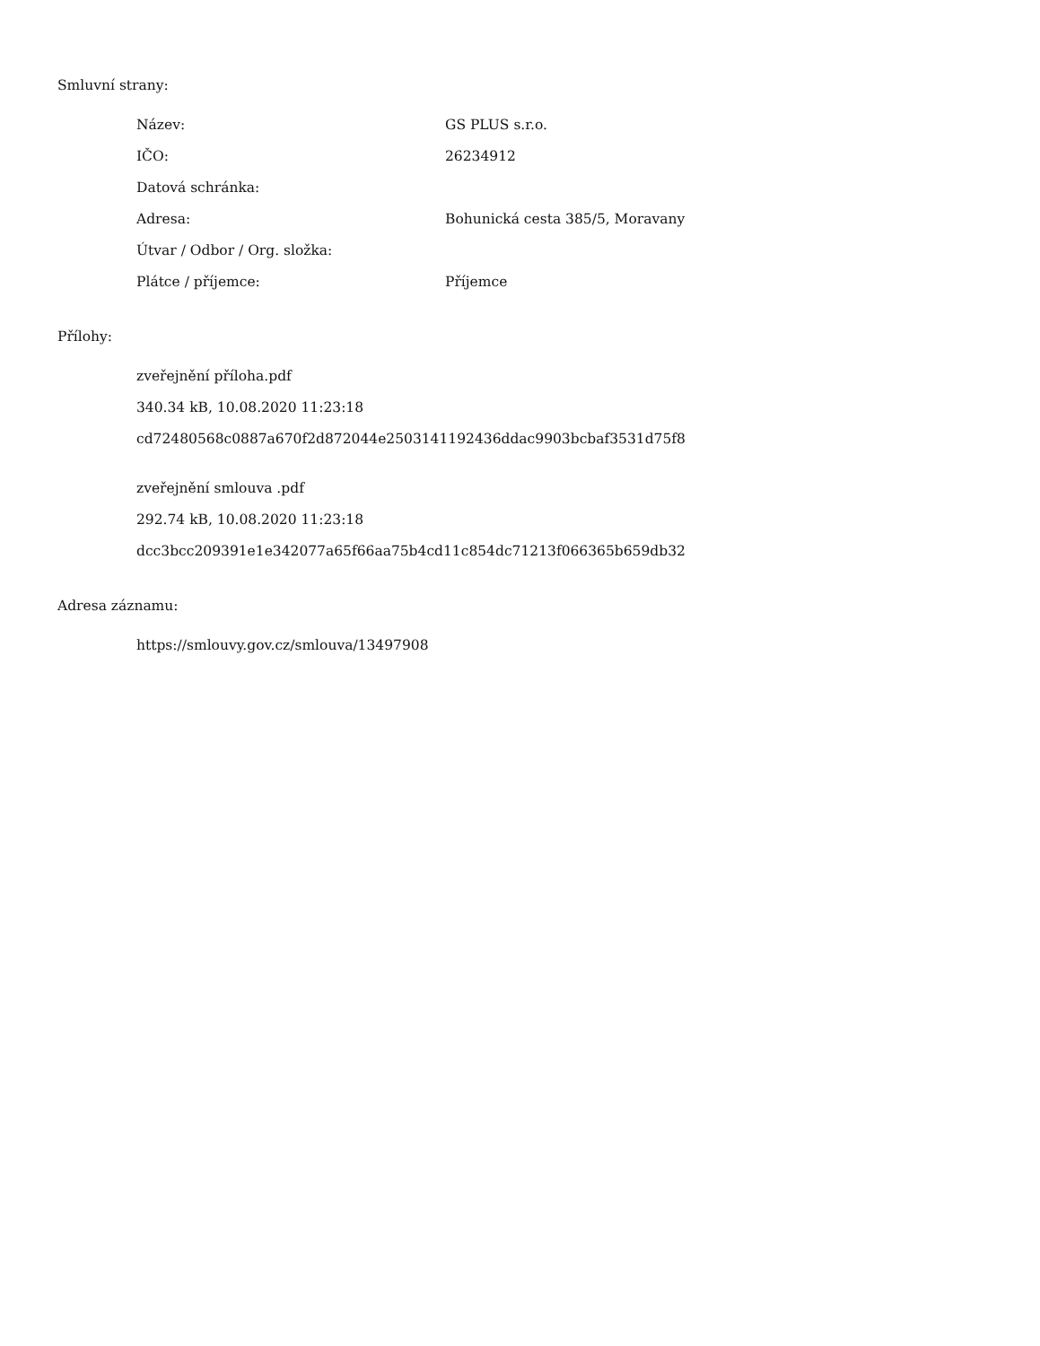Smluvní strany:
| Název: | GS PLUS s.r.o. |
| IČO: | 26234912 |
| Datová schránka: | |
| Adresa: | Bohunická cesta 385/5, Moravany |
| Útvar / Odbor / Org. složka: | |
| Plátce / příjemce: | Příjemce |
Přílohy:
zveřejnění příloha.pdf
340.34 kB, 10.08.2020 11:23:18
cd72480568c0887a670f2d872044e2503141192436ddac9903bcbaf3531d75f8
zveřejnění smlouva .pdf
292.74 kB, 10.08.2020 11:23:18
dcc3bcc209391e1e342077a65f66aa75b4cd11c854dc71213f066365b659db32
Adresa záznamu:
https://smlouvy.gov.cz/smlouva/13497908